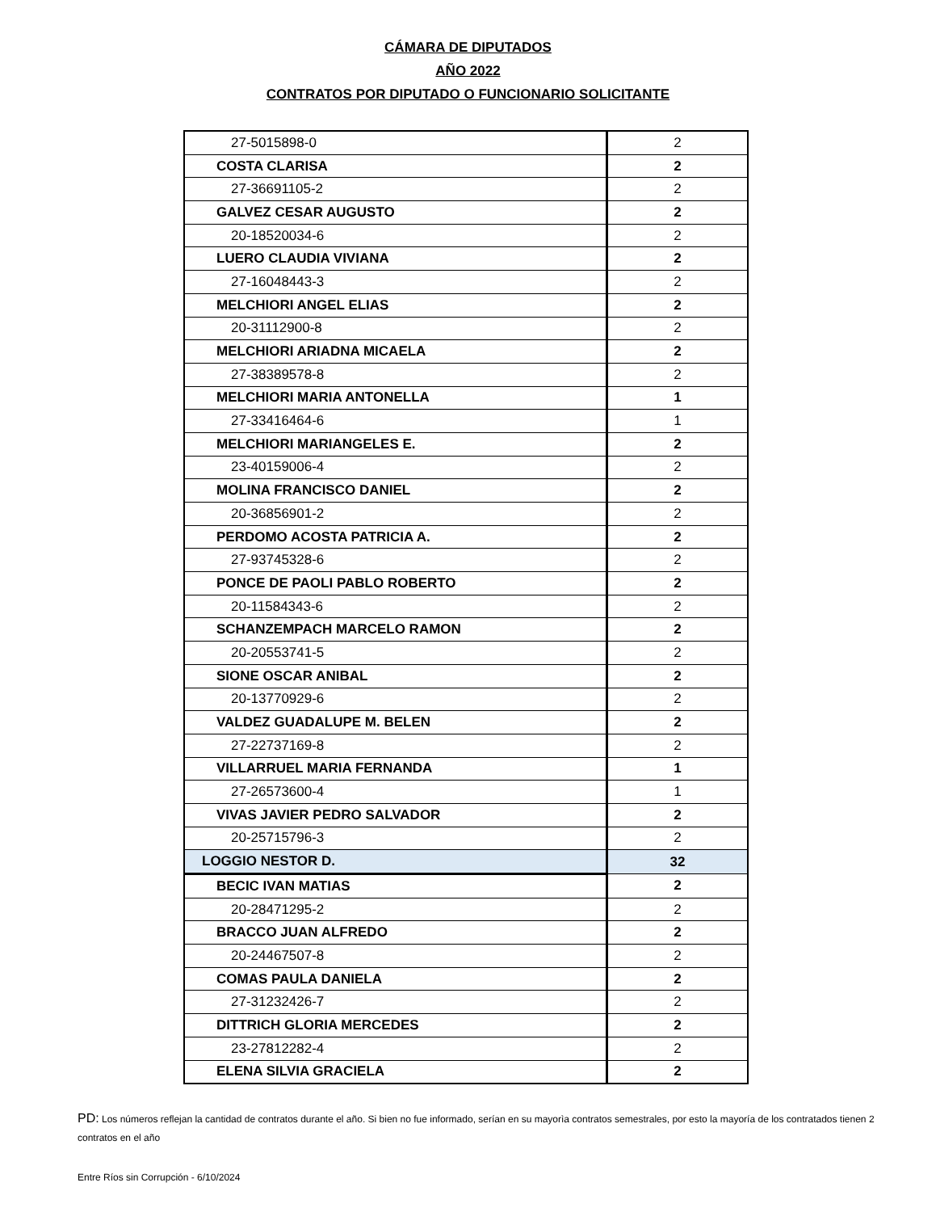CÁMARA DE DIPUTADOS
AÑO 2022
CONTRATOS POR DIPUTADO O FUNCIONARIO SOLICITANTE
| 27-5015898-0 | 2 |
| COSTA CLARISA | 2 |
| 27-36691105-2 | 2 |
| GALVEZ CESAR AUGUSTO | 2 |
| 20-18520034-6 | 2 |
| LUERO CLAUDIA VIVIANA | 2 |
| 27-16048443-3 | 2 |
| MELCHIORI ANGEL ELIAS | 2 |
| 20-31112900-8 | 2 |
| MELCHIORI ARIADNA MICAELA | 2 |
| 27-38389578-8 | 2 |
| MELCHIORI MARIA ANTONELLA | 1 |
| 27-33416464-6 | 1 |
| MELCHIORI MARIANGELES E. | 2 |
| 23-40159006-4 | 2 |
| MOLINA FRANCISCO DANIEL | 2 |
| 20-36856901-2 | 2 |
| PERDOMO ACOSTA PATRICIA A. | 2 |
| 27-93745328-6 | 2 |
| PONCE DE PAOLI PABLO ROBERTO | 2 |
| 20-11584343-6 | 2 |
| SCHANZEMPACH MARCELO RAMON | 2 |
| 20-20553741-5 | 2 |
| SIONE OSCAR ANIBAL | 2 |
| 20-13770929-6 | 2 |
| VALDEZ GUADALUPE M. BELEN | 2 |
| 27-22737169-8 | 2 |
| VILLARRUEL MARIA FERNANDA | 1 |
| 27-26573600-4 | 1 |
| VIVAS JAVIER PEDRO SALVADOR | 2 |
| 20-25715796-3 | 2 |
| LOGGIO NESTOR D. | 32 |
| BECIC IVAN MATIAS | 2 |
| 20-28471295-2 | 2 |
| BRACCO JUAN ALFREDO | 2 |
| 20-24467507-8 | 2 |
| COMAS PAULA DANIELA | 2 |
| 27-31232426-7 | 2 |
| DITTRICH GLORIA MERCEDES | 2 |
| 23-27812282-4 | 2 |
| ELENA SILVIA GRACIELA | 2 |
PD: Los números reflejan la cantidad de contratos durante el año. Si bien no fue informado, serían en su mayorìa contratos semestrales, por esto la mayoría de los contratados tienen 2 contratos en el año
Entre Ríos sin Corrupción - 6/10/2024